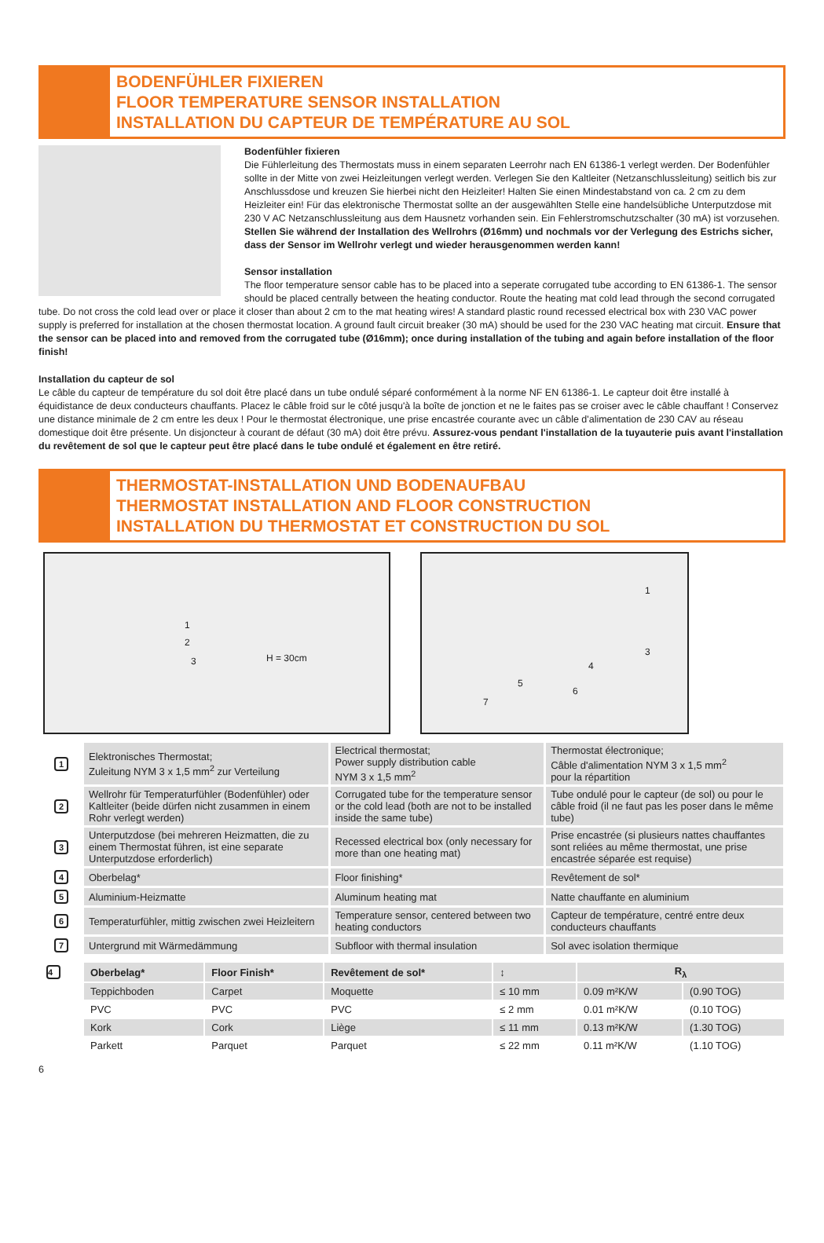BODENFÜHLER FIXIEREN
FLOOR TEMPERATURE SENSOR INSTALLATION
INSTALLATION DU CAPTEUR DE TEMPÉRATURE AU SOL
Bodenfühler fixieren
Die Fühlerleitung des Thermostats muss in einem separaten Leerrohr nach EN 61386-1 verlegt werden. Der Bodenfühler sollte in der Mitte von zwei Heizleitungen verlegt werden. Verlegen Sie den Kaltleiter (Netzanschlussleitung) seitlich bis zur Anschlussdose und kreuzen Sie hierbei nicht den Heizleiter! Halten Sie einen Mindestabstand von ca. 2 cm zu dem Heizleiter ein! Für das elektronische Thermostat sollte an der ausgewählten Stelle eine handelsübliche Unterputzdose mit 230 V AC Netzanschlussleitung aus dem Hausnetz vorhanden sein. Ein Fehlerstromschutzschalter (30 mA) ist vorzusehen. Stellen Sie während der Installation des Wellrohrs (Ø16mm) und nochmals vor der Verlegung des Estrichs sicher, dass der Sensor im Wellrohr verlegt und wieder herausgenommen werden kann!
Sensor installation
The floor temperature sensor cable has to be placed into a seperate corrugated tube according to EN 61386-1. The sensor should be placed centrally between the heating conductor. Route the heating mat cold lead through the second corrugated tube. Do not cross the cold lead over or place it closer than about 2 cm to the mat heating wires! A standard plastic round recessed electrical box with 230 VAC power supply is preferred for installation at the chosen thermostat location. A ground fault circuit breaker (30 mA) should be used for the 230 VAC heating mat circuit. Ensure that the sensor can be placed into and removed from the corrugated tube (Ø16mm); once during installation of the tubing and again before installation of the floor finish!
Installation du capteur de sol
Le câble du capteur de température du sol doit être placé dans un tube ondulé séparé conformément à la norme NF EN 61386-1. Le capteur doit être installé à équidistance de deux conducteurs chauffants. Placez le câble froid sur le côté jusqu'à la boîte de jonction et ne le faites pas se croiser avec le câble chauffant ! Conservez une distance minimale de 2 cm entre les deux ! Pour le thermostat électronique, une prise encastrée courante avec un câble d'alimentation de 230 CAV au réseau domestique doit être présente. Un disjoncteur à courant de défaut (30 mA) doit être prévu. Assurez-vous pendant l'installation de la tuyauterie puis avant l'installation du revêtement de sol que le capteur peut être placé dans le tube ondulé et également en être retiré.
THERMOSTAT-INSTALLATION UND BODENAUFBAU
THERMOSTAT INSTALLATION AND FLOOR CONSTRUCTION
INSTALLATION DU THERMOSTAT ET CONSTRUCTION DU SOL
1
2
3 H = 30cm
1
3
4
5
6
7
| 1 | Elektronisches Thermostat; Zuleitung NYM 3 x 1,5 mm<sup>2</sup> zur Verteilung | Electrical thermostat; Power supply distribution cable NYM 3 x 1,5 mm<sup>2</sup> | Thermostat électronique; Câble d'alimentation NYM 3 x 1,5 mm<sup>2</sup> pour la répartition |
| 2 | Wellrohr für Temperaturfühler (Bodenfühler) oder Kaltleiter (beide dürfen nicht zusammen in einem Rohr verlegt werden) | Corrugated tube for the temperature sensor or the cold lead (both are not to be installed inside the same tube) | Tube ondulé pour le capteur (de sol) ou pour le câble froid (il ne faut pas les poser dans le même tube) |
| 3 | Unterputzdose (bei mehreren Heizmatten, die zu einem Thermostat führen, ist eine separate Unterputzdose erforderlich) | Recessed electrical box (only necessary for more than one heating mat) | Prise encastrée (si plusieurs nattes chauffantes sont reliées au même thermostat, une prise encastrée séparée est requise) |
| 4 | Oberbelag* | Floor finishing* | Revêtement de sol* |
| 5 | Aluminium-Heizmatte | Aluminum heating mat | Natte chauffante en aluminium |
| 6 | Temperaturfühler, mittig zwischen zwei Heizleitern | Temperature sensor, centered between two heating conductors | Capteur de température, centré entre deux conducteurs chauffants |
| 7 | Untergrund mit Wärmedämmung | Subfloor with thermal insulation | Sol avec isolation thermique |
| 4 | Oberbelag* | Floor Finish* | Revêtement de sol* | ↕ | R<sub>λ</sub> | |
| | Teppichboden | Carpet | Moquette | ≤ 10 mm | 0.09 m²K/W | (0.90 TOG) |
| | PVC | PVC | PVC | ≤ 2 mm | 0.01 m²K/W | (0.10 TOG) |
| | Kork | Cork | Liège | ≤ 11 mm | 0.13 m²K/W | (1.30 TOG) |
| | Parkett | Parquet | Parquet | ≤ 22 mm | 0.11 m²K/W | (1.10 TOG) |
6